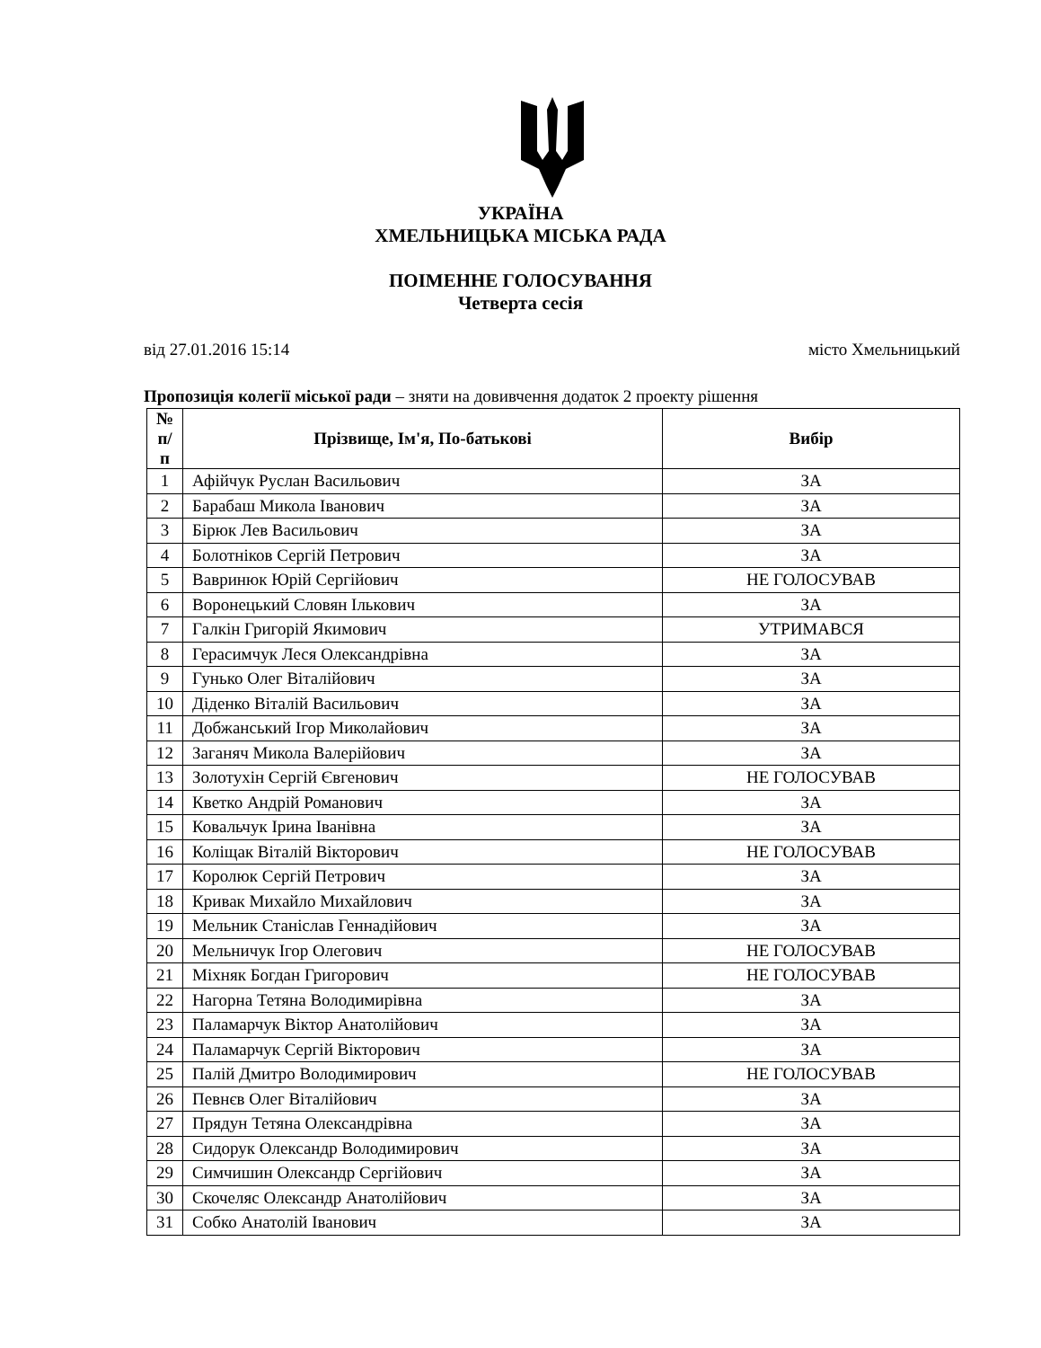УКРАЇНА
ХМЕЛЬНИЦЬКА МІСЬКА РАДА
ПОІМЕННЕ ГОЛОСУВАННЯ
Четверта сесія
від 27.01.2016 15:14 місто Хмельницький
Пропозиція колегії міської ради – зняти на довивчення додаток 2 проекту рішення
| № п/п | Прізвище, Ім'я, По-батькові | Вибір |
| --- | --- | --- |
| 1 | Афійчук Руслан Васильович | ЗА |
| 2 | Барабаш Микола Іванович | ЗА |
| 3 | Бірюк Лев Васильович | ЗА |
| 4 | Болотніков Сергій Петрович | ЗА |
| 5 | Вавринюк Юрій Сергійович | НЕ ГОЛОСУВАВ |
| 6 | Воронецький Словян Ількович | ЗА |
| 7 | Галкін Григорій Якимович | УТРИМАВСЯ |
| 8 | Герасимчук Леся Олександрівна | ЗА |
| 9 | Гунько Олег Віталійович | ЗА |
| 10 | Діденко Віталій Васильович | ЗА |
| 11 | Добжанський Ігор Миколайович | ЗА |
| 12 | Заганяч Микола Валерійович | ЗА |
| 13 | Золотухін Сергій Євгенович | НЕ ГОЛОСУВАВ |
| 14 | Кветко Андрій Романович | ЗА |
| 15 | Ковальчук Ірина Іванівна | ЗА |
| 16 | Коліщак Віталій Вікторович | НЕ ГОЛОСУВАВ |
| 17 | Королюк Сергій Петрович | ЗА |
| 18 | Кривак Михайло Михайлович | ЗА |
| 19 | Мельник Станіслав Геннадійович | ЗА |
| 20 | Мельничук Ігор Олегович | НЕ ГОЛОСУВАВ |
| 21 | Міхняк Богдан Григорович | НЕ ГОЛОСУВАВ |
| 22 | Нагорна Тетяна Володимирівна | ЗА |
| 23 | Паламарчук Віктор Анатолійович | ЗА |
| 24 | Паламарчук Сергій Вікторович | ЗА |
| 25 | Палій Дмитро Володимирович | НЕ ГОЛОСУВАВ |
| 26 | Певнєв Олег Віталійович | ЗА |
| 27 | Прядун Тетяна Олександрівна | ЗА |
| 28 | Сидорук Олександр Володимирович | ЗА |
| 29 | Симчишин Олександр Сергійович | ЗА |
| 30 | Скочеляс Олександр Анатолійович | ЗА |
| 31 | Собко Анатолій Іванович | ЗА |